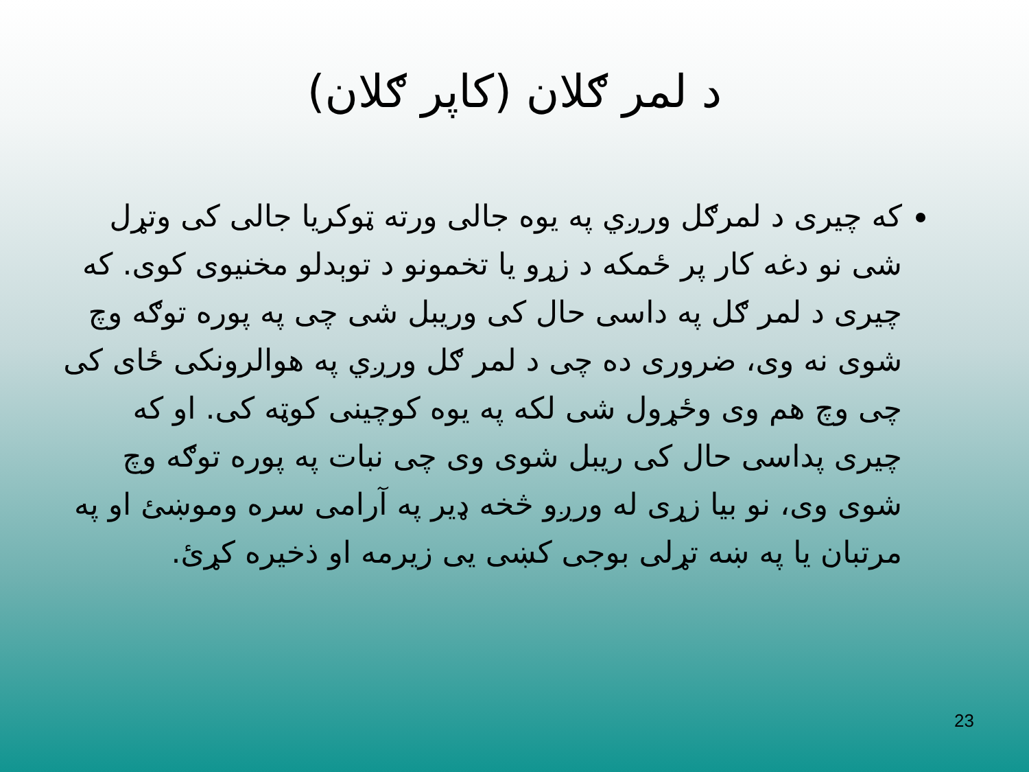د لمر ګلان (کاپر ګلان)
که چيرى د لمرګل ورږي په يوه جالى ورته ټوکريا جالى کى وتړل شى نو دغه کار پر ځمکه د زړو يا تخمونو د توېدلو مخنيوى کوى. که چيرى د لمر ګل په داسى حال کى وريبل شى چى په پوره توګه وچ شوى نه وى، ضرورى ده چى د لمر ګل ورږي په هوالرونکى ځاى کى چى وچ هم وى وځړول شى لکه په يوه کوچينى کوټه کى. او که چيرى پداسى حال کى ريبل شوى وى چى نبات په پوره توګه وچ شوى وى، نو بيا زړى له ورږو څخه ډير په آرامى سره وموښئ او په مرتبان يا په ښه تړلى بوجى کښى يى زيرمه او ذخيره کړئ.
23